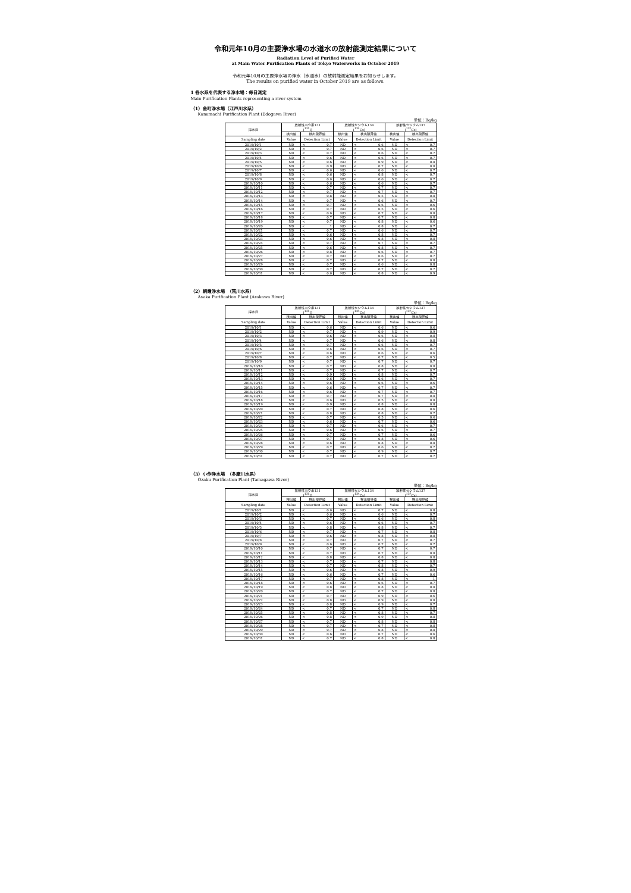令和元年10月の主要浄水場の水道水の放射能測定結果について
Radiation Level of Purified Water
at Main Water Purification Plants of Tokyo Waterworks in October 2019
令和元年10月の主要浄水場の浄水（水道水）の放射能測定結果をお知らせします。
The results on purified water in October 2019 are as follows.
1 各水系を代表する浄水場：毎日測定
Main Purification Plants representing a river system
（1）金町浄水場（江戸川水系）
Kanamachi Purification Plant (Edogawa River)
単位：Bq/kg
| 採水日 | 放射性ヨウ素131 (<sup>131</sup>I) | | | 放射性セシウム134 (<sup>134</sup>Cs) | | | 放射性セシウム137 (<sup>137</sup>Cs) | | |
| --- | --- | --- | --- | --- | --- | --- | --- | --- | --- |
| | 検出値 | 検出限界値 | | 検出値 | 検出限界値 | | 検出値 | 検出限界値 | |
| Sampling date | Value | Detection Limit | | Value | Detection Limit | | Value | Detection Limit | |
| 2019/10/1 | ND | < | 0.7 | ND | < | 0.6 | ND | < | 0.7 |
| 2019/10/2 | ND | < | 0.7 | ND | < | 0.6 | ND | < | 0.7 |
| 2019/10/3 | ND | < | 0.7 | ND | < | 0.6 | ND | < | 0.7 |
| 2019/10/4 | ND | < | 0.6 | ND | < | 0.6 | ND | < | 0.7 |
| 2019/10/5 | ND | < | 0.6 | ND | < | 0.9 | ND | < | 0.8 |
| 2019/10/6 | ND | < | 0.9 | ND | < | 0.7 | ND | < | 0.8 |
| 2019/10/7 | ND | < | 0.6 | ND | < | 0.6 | ND | < | 0.7 |
| 2019/10/8 | ND | < | 0.6 | ND | < | 0.8 | ND | < | 0.7 |
| 2019/10/9 | ND | < | 0.6 | ND | < | 0.6 | ND | < | 0.7 |
| 2019/10/10 | ND | < | 0.6 | ND | < | 0.6 | ND | < | 0.7 |
| 2019/10/11 | ND | < | 0.7 | ND | < | 0.7 | ND | < | 0.7 |
| 2019/10/12 | ND | < | 0.7 | ND | < | 0.7 | ND | < | 0.7 |
| 2019/10/13 | ND | < | 0.8 | ND | < | 0.5 | ND | < | 0.8 |
| 2019/10/14 | ND | < | 0.7 | ND | < | 0.6 | ND | < | 0.7 |
| 2019/10/15 | ND | < | 0.7 | ND | < | 0.6 | ND | < | 0.6 |
| 2019/10/16 | ND | < | 0.7 | ND | < | 0.5 | ND | < | 0.6 |
| 2019/10/17 | ND | < | 0.6 | ND | < | 0.7 | ND | < | 0.8 |
| 2019/10/18 | ND | < | 0.7 | ND | < | 0.7 | ND | < | 0.8 |
| 2019/10/19 | ND | < | 0.7 | ND | < | 0.8 | ND | < | 0.6 |
| 2019/10/20 | ND | < | 1 | ND | < | 0.8 | ND | < | 0.7 |
| 2019/10/21 | ND | < | 0.7 | ND | < | 0.6 | ND | < | 0.7 |
| 2019/10/22 | ND | < | 0.6 | ND | < | 0.8 | ND | < | 0.7 |
| 2019/10/23 | ND | < | 0.6 | ND | < | 0.8 | ND | < | 0.8 |
| 2019/10/24 | ND | < | 0.7 | ND | < | 0.7 | ND | < | 0.7 |
| 2019/10/25 | ND | < | 0.6 | ND | < | 0.8 | ND | < | 0.7 |
| 2019/10/26 | ND | < | 0.8 | ND | < | 0.6 | ND | < | 0.7 |
| 2019/10/27 | ND | < | 0.7 | ND | < | 0.6 | ND | < | 0.7 |
| 2019/10/28 | ND | < | 0.7 | ND | < | 0.7 | ND | < | 0.8 |
| 2019/10/29 | ND | < | 0.7 | ND | < | 0.6 | ND | < | 0.8 |
| 2019/10/30 | ND | < | 0.7 | ND | < | 0.7 | ND | < | 0.7 |
| 2019/10/31 | ND | < | 0.6 | ND | < | 0.8 | ND | < | 0.9 |
（2）朝霞浄水場　（荒川水系）
Asaka Purification Plant (Arakawa River)
単位：Bq/kg
| 採水日 | 放射性ヨウ素131 (<sup>131</sup>I) | | | 放射性セシウム134 (<sup>134</sup>Cs) | | | 放射性セシウム137 (<sup>137</sup>Cs) | | |
| --- | --- | --- | --- | --- | --- | --- | --- | --- | --- |
| | 検出値 | 検出限界値 | | 検出値 | 検出限界値 | | 検出値 | 検出限界値 | |
| Sampling date | Value | Detection Limit | | Value | Detection Limit | | Value | Detection Limit | |
| 2019/10/1 | ND | < | 0.6 | ND | < | 0.6 | ND | < | 0.6 |
| 2019/10/2 | ND | < | 0.7 | ND | < | 0.9 | ND | < | 0.9 |
| 2019/10/3 | ND | < | 0.6 | ND | < | 0.6 | ND | < | 0.8 |
| 2019/10/4 | ND | < | 0.7 | ND | < | 0.6 | ND | < | 0.8 |
| 2019/10/5 | ND | < | 0.7 | ND | < | 0.6 | ND | < | 0.7 |
| 2019/10/6 | ND | < | 0.6 | ND | < | 0.6 | ND | < | 0.7 |
| 2019/10/7 | ND | < | 0.6 | ND | < | 0.6 | ND | < | 0.6 |
| 2019/10/8 | ND | < | 0.7 | ND | < | 0.7 | ND | < | 0.5 |
| 2019/10/9 | ND | < | 0.7 | ND | < | 0.7 | ND | < | 0.7 |
| 2019/10/10 | ND | < | 0.7 | ND | < | 0.8 | ND | < | 0.8 |
| 2019/10/11 | ND | < | 0.7 | ND | < | 0.7 | ND | < | 0.7 |
| 2019/10/12 | ND | < | 0.9 | ND | < | 0.8 | ND | < | 0.7 |
| 2019/10/13 | ND | < | 0.6 | ND | < | 0.6 | ND | < | 0.7 |
| 2019/10/14 | ND | < | 0.6 | ND | < | 0.6 | ND | < | 0.6 |
| 2019/10/15 | ND | < | 0.6 | ND | < | 0.7 | ND | < | 0.7 |
| 2019/10/16 | ND | < | 0.6 | ND | < | 0.7 | ND | < | 0.7 |
| 2019/10/17 | ND | < | 0.7 | ND | < | 0.7 | ND | < | 0.8 |
| 2019/10/18 | ND | < | 0.6 | ND | < | 0.5 | ND | < | 0.8 |
| 2019/10/19 | ND | < | 0.9 | ND | < | 0.8 | ND | < | 0.8 |
| 2019/10/20 | ND | < | 0.7 | ND | < | 0.8 | ND | < | 0.6 |
| 2019/10/21 | ND | < | 0.8 | ND | < | 0.8 | ND | < | 0.7 |
| 2019/10/22 | ND | < | 0.7 | ND | < | 0.5 | ND | < | 0.6 |
| 2019/10/23 | ND | < | 0.6 | ND | < | 0.7 | ND | < | 0.6 |
| 2019/10/24 | ND | < | 0.7 | ND | < | 0.6 | ND | < | 0.7 |
| 2019/10/25 | ND | < | 0.6 | ND | < | 0.6 | ND | < | 0.7 |
| 2019/10/26 | ND | < | 0.7 | ND | < | 0.7 | ND | < | 0.6 |
| 2019/10/27 | ND | < | 0.7 | ND | < | 0.8 | ND | < | 0.6 |
| 2019/10/28 | ND | < | 0.6 | ND | < | 0.8 | ND | < | 0.8 |
| 2019/10/29 | ND | < | 0.7 | ND | < | 0.6 | ND | < | 0.7 |
| 2019/10/30 | ND | < | 0.7 | ND | < | 0.9 | ND | < | 0.7 |
| 2019/10/31 | ND | < | 0.7 | ND | < | 0.7 | ND | < | 0.7 |
（3）小作浄水場　（多摩川水系）
Ozaku Purification Plant (Tamagawa River)
単位：Bq/kg
| 採水日 | 放射性ヨウ素131 (<sup>131</sup>I) | | | 放射性セシウム134 (<sup>134</sup>Cs) | | | 放射性セシウム137 (<sup>137</sup>Cs) | | |
| --- | --- | --- | --- | --- | --- | --- | --- | --- | --- |
| | 検出値 | 検出限界値 | | 検出値 | 検出限界値 | | 検出値 | 検出限界値 | |
| Sampling date | Value | Detection Limit | | Value | Detection Limit | | Value | Detection Limit | |
| 2019/10/1 | ND | < | 0.6 | ND | < | 0.7 | ND | < | 0.8 |
| 2019/10/2 | ND | < | 0.6 | ND | < | 0.6 | ND | < | 0.7 |
| 2019/10/3 | ND | < | 0.7 | ND | < | 0.6 | ND | < | 0.8 |
| 2019/10/4 | ND | < | 0.6 | ND | < | 0.6 | ND | < | 0.7 |
| 2019/10/5 | ND | < | 0.8 | ND | < | 0.8 | ND | < | 0.7 |
| 2019/10/6 | ND | < | 0.7 | ND | < | 0.7 | ND | < | 0.8 |
| 2019/10/7 | ND | < | 0.6 | ND | < | 0.8 | ND | < | 0.8 |
| 2019/10/8 | ND | < | 0.7 | ND | < | 0.7 | ND | < | 0.7 |
| 2019/10/9 | ND | < | 0.6 | ND | < | 0.7 | ND | < | 0.7 |
| 2019/10/10 | ND | < | 0.7 | ND | < | 0.7 | ND | < | 0.7 |
| 2019/10/11 | ND | < | 0.7 | ND | < | 0.7 | ND | < | 0.8 |
| 2019/10/12 | ND | < | 0.8 | ND | < | 0.8 | ND | < | 0.8 |
| 2019/10/13 | ND | < | 0.7 | ND | < | 0.7 | ND | < | 0.8 |
| 2019/10/14 | ND | < | 0.7 | ND | < | 0.8 | ND | < | 0.7 |
| 2019/10/15 | ND | < | 0.6 | ND | < | 0.8 | ND | < | 0.9 |
| 2019/10/16 | ND | < | 0.6 | ND | < | 0.7 | ND | < | 0.6 |
| 2019/10/17 | ND | < | 0.7 | ND | < | 0.8 | ND | < | 1 |
| 2019/10/18 | ND | < | 0.6 | ND | < | 0.6 | ND | < | 0.7 |
| 2019/10/19 | ND | < | 0.8 | ND | < | 0.8 | ND | < | 0.8 |
| 2019/10/20 | ND | < | 0.7 | ND | < | 0.7 | ND | < | 0.8 |
| 2019/10/21 | ND | < | 0.7 | ND | < | 0.9 | ND | < | 0.6 |
| 2019/10/22 | ND | < | 0.8 | ND | < | 0.9 | ND | < | 0.8 |
| 2019/10/23 | ND | < | 0.8 | ND | < | 0.9 | ND | < | 0.7 |
| 2019/10/24 | ND | < | 0.7 | ND | < | 0.7 | ND | < | 0.8 |
| 2019/10/25 | ND | < | 0.8 | ND | < | 0.8 | ND | < | 0.7 |
| 2019/10/26 | ND | < | 0.8 | ND | < | 0.9 | ND | < | 0.8 |
| 2019/10/27 | ND | < | 0.7 | ND | < | 0.8 | ND | < | 0.8 |
| 2019/10/28 | ND | < | 0.7 | ND | < | 0.7 | ND | < | 0.8 |
| 2019/10/29 | ND | < | 0.7 | ND | < | 0.8 | ND | < | 0.8 |
| 2019/10/30 | ND | < | 0.6 | ND | < | 0.7 | ND | < | 0.6 |
| 2019/10/31 | ND | < | 0.7 | ND | < | 0.8 | ND | < | 0.8 |